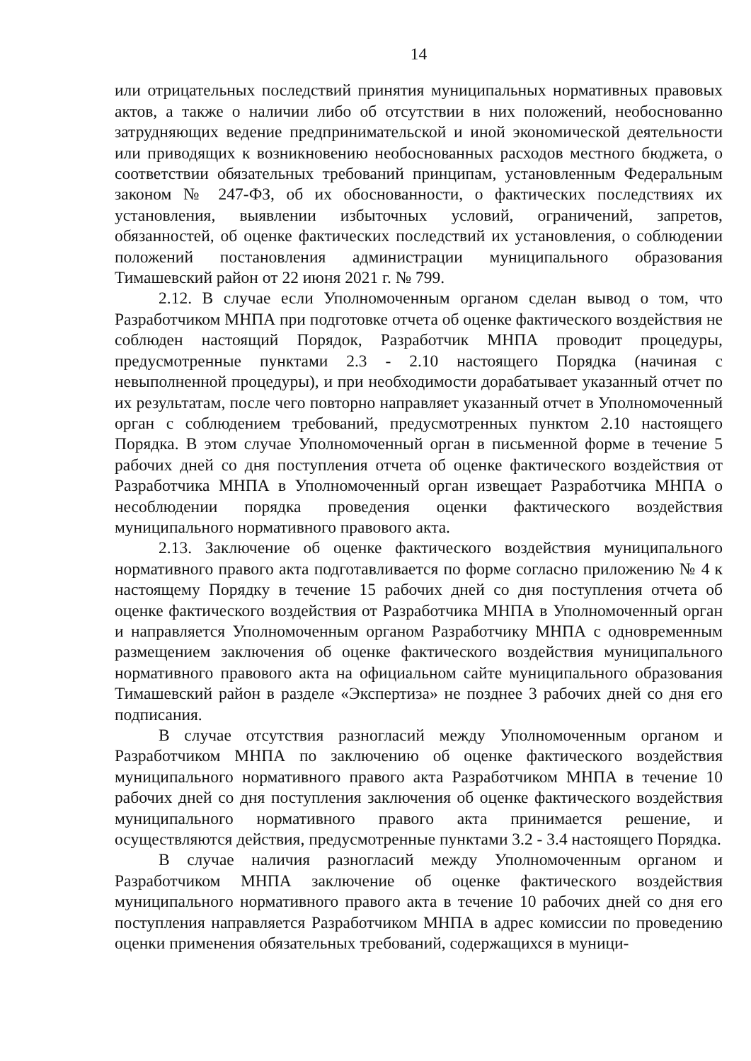14
или отрицательных последствий принятия муниципальных нормативных правовых актов, а также о наличии либо об отсутствии в них положений, необоснованно затрудняющих ведение предпринимательской и иной экономической деятельности или приводящих к возникновению необоснованных расходов местного бюджета, о соответствии обязательных требований принципам, установленным Федеральным законом № 247-ФЗ, об их обоснованности, о фактических последствиях их установления, выявлении избыточных условий, ограничений, запретов, обязанностей, об оценке фактических последствий их установления, о соблюдении положений постановления администрации муниципального образования Тимашевский район от 22 июня 2021 г. № 799.
2.12. В случае если Уполномоченным органом сделан вывод о том, что Разработчиком МНПА при подготовке отчета об оценке фактического воздействия не соблюден настоящий Порядок, Разработчик МНПА проводит процедуры, предусмотренные пунктами 2.3 - 2.10 настоящего Порядка (начиная с невыполненной процедуры), и при необходимости дорабатывает указанный отчет по их результатам, после чего повторно направляет указанный отчет в Уполномоченный орган с соблюдением требований, предусмотренных пунктом 2.10 настоящего Порядка. В этом случае Уполномоченный орган в письменной форме в течение 5 рабочих дней со дня поступления отчета об оценке фактического воздействия от Разработчика МНПА в Уполномоченный орган извещает Разработчика МНПА о несоблюдении порядка проведения оценки фактического воздействия муниципального нормативного правового акта.
2.13. Заключение об оценке фактического воздействия муниципального нормативного правого акта подготавливается по форме согласно приложению № 4 к настоящему Порядку в течение 15 рабочих дней со дня поступления отчета об оценке фактического воздействия от Разработчика МНПА в Уполномоченный орган и направляется Уполномоченным органом Разработчику МНПА с одновременным размещением заключения об оценке фактического воздействия муниципального нормативного правового акта на официальном сайте муниципального образования Тимашевский район в разделе «Экспертиза» не позднее 3 рабочих дней со дня его подписания.
В случае отсутствия разногласий между Уполномоченным органом и Разработчиком МНПА по заключению об оценке фактического воздействия муниципального нормативного правого акта Разработчиком МНПА в течение 10 рабочих дней со дня поступления заключения об оценке фактического воздействия муниципального нормативного правого акта принимается решение, и осуществляются действия, предусмотренные пунктами 3.2 - 3.4 настоящего Порядка.
В случае наличия разногласий между Уполномоченным органом и Разработчиком МНПА заключение об оценке фактического воздействия муниципального нормативного правого акта в течение 10 рабочих дней со дня его поступления направляется Разработчиком МНПА в адрес комиссии по проведению оценки применения обязательных требований, содержащихся в муници-